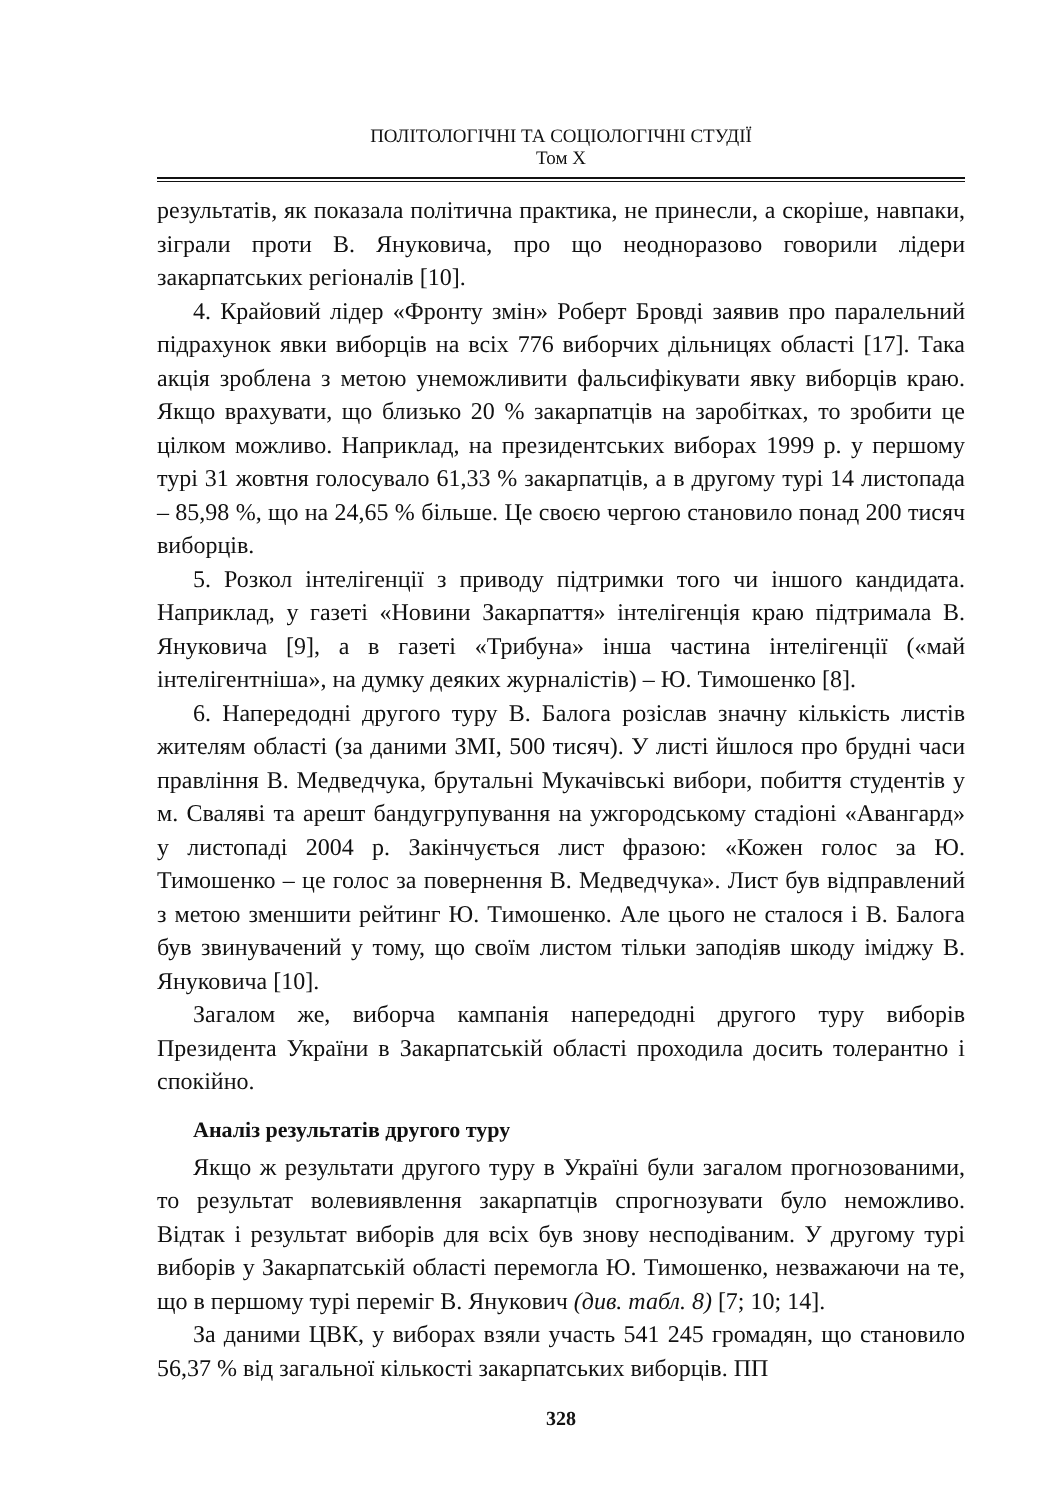ПОЛІТОЛОГІЧНІ ТА СОЦІОЛОГІЧНІ СТУДІЇ
Том X
результатів, як показала політична практика, не принесли, а скоріше, навпаки, зіграли проти В. Януковича, про що неодноразово говорили лідери закарпатських регіоналів [10].
4. Крайовий лідер «Фронту змін» Роберт Бровді заявив про паралельний підрахунок явки виборців на всіх 776 виборчих дільницях області [17]. Така акція зроблена з метою унеможливити фальсифікувати явку виборців краю. Якщо врахувати, що близько 20 % закарпатців на заробітках, то зробити це цілком можливо. Наприклад, на президентських виборах 1999 р. у першому турі 31 жовтня голосувало 61,33 % закарпатців, а в другому турі 14 листопада – 85,98 %, що на 24,65 % більше. Це своєю чергою становило понад 200 тисяч виборців.
5. Розкол інтелігенції з приводу підтримки того чи іншого кандидата. Наприклад, у газеті «Новини Закарпаття» інтелігенція краю підтримала В. Януковича [9], а в газеті «Трибуна» інша частина інтелігенції («май інтелігентніша», на думку деяких журналістів) – Ю. Тимошенко [8].
6. Напередодні другого туру В. Балога розіслав значну кількість листів жителям області (за даними ЗМІ, 500 тисяч). У листі йшлося про брудні часи правління В. Медведчука, брутальні Мукачівські вибори, побиття студентів у м. Сваляві та арешт бандугрупування на ужгородському стадіоні «Авангард» у листопаді 2004 р. Закінчується лист фразою: «Кожен голос за Ю. Тимошенко – це голос за повернення В. Медведчука». Лист був відправлений з метою зменшити рейтинг Ю. Тимошенко. Але цього не сталося і В. Балога був звинувачений у тому, що своїм листом тільки заподіяв шкоду іміджу В. Януковича [10].
Загалом же, виборча кампанія напередодні другого туру виборів Президента України в Закарпатській області проходила досить толерантно і спокійно.
Аналіз результатів другого туру
Якщо ж результати другого туру в Україні були загалом прогнозованими, то результат волевиявлення закарпатців спрогнозувати було неможливо. Відтак і результат виборів для всіх був знову несподіваним. У другому турі виборів у Закарпатській області перемогла Ю. Тимошенко, незважаючи на те, що в першому турі переміг В. Янукович (див. табл. 8) [7; 10; 14].
За даними ЦВК, у виборах взяли участь 541 245 громадян, що становило 56,37 % від загальної кількості закарпатських виборців. ПП
328